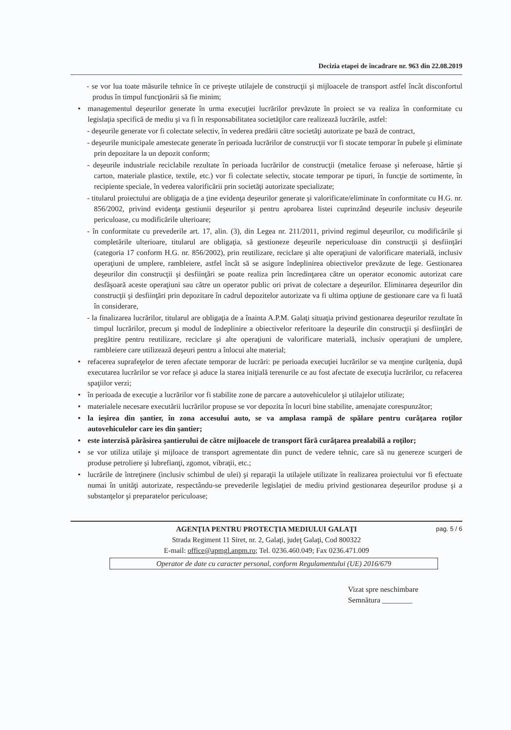Decizia etapei de încadrare nr. 963 din 22.08.2019
- se vor lua toate măsurile tehnice în ce priveşte utilajele de construcţii şi mijloacele de transport astfel încât disconfortul produs în timpul funcţionării să fie minim;
• managementul deşeurilor generate în urma execuţiei lucrărilor prevăzute în proiect se va realiza în conformitate cu legislaţia specifică de mediu şi va fi în responsabilitatea societăţilor care realizează lucrările, astfel:
- deşeurile generate vor fi colectate selectiv, în vederea predării către societăţi autorizate pe bază de contract,
- deşeurile municipale amestecate generate în perioada lucrărilor de construcţii vor fi stocate temporar în pubele şi eliminate prin depozitare la un depozit conform;
- deşeurile industriale reciclabile rezultate în perioada lucrărilor de construcţii (metalice feroase şi neferoase, hârtie şi carton, materiale plastice, textile, etc.) vor fi colectate selectiv, stocate temporar pe tipuri, în funcţie de sortimente, în recipiente speciale, în vederea valorificării prin societăţi autorizate specializate;
- titularul proiectului are obligaţia de a ţine evidenţa deşeurilor generate şi valorificate/eliminate în conformitate cu H.G. nr. 856/2002, privind evidenţa gestiunii deşeurilor şi pentru aprobarea listei cuprinzând deşeurile inclusiv deşeurile periculoase, cu modificările ulterioare;
- în conformitate cu prevederile art. 17, alin. (3), din Legea nr. 211/2011, privind regimul deşeurilor, cu modificările şi completările ulterioare, titularul are obligaţia, să gestioneze deşeurile nepericuloase din construcţii şi desfiinţări (categoria 17 conform H.G. nr. 856/2002), prin reutilizare, reciclare şi alte operaţiuni de valorificare materială, inclusiv operaţiuni de umplere, rambleiere, astfel încât să se asigure îndeplinirea obiectivelor prevăzute de lege. Gestionarea deşeurilor din construcţii şi desfiinţări se poate realiza prin încredinţarea către un operator economic autorizat care desfăşoară aceste operaţiuni sau către un operator public ori privat de colectare a deşeurilor. Eliminarea deşeurilor din construcţii şi desfiinţări prin depozitare în cadrul depozitelor autorizate va fi ultima opţiune de gestionare care va fi luată în considerare,
- la finalizarea lucrărilor, titularul are obligaţia de a înainta A.P.M. Galaţi situaţia privind gestionarea deşeurilor rezultate în timpul lucrărilor, precum şi modul de îndeplinire a obiectivelor referitoare la deşeurile din construcţii şi desfiinţări de pregătire pentru reutilizare, reciclare şi alte operaţiuni de valorificare materială, inclusiv operaţiuni de umplere, rambleiere care utilizează deşeuri pentru a înlocui alte material;
• refacerea suprafeţelor de teren afectate temporar de lucrări: pe perioada execuţiei lucrărilor se va menţine curăţenia, după executarea lucrărilor se vor reface şi aduce la starea iniţială terenurile ce au fost afectate de execuţia lucrărilor, cu refacerea spaţiilor verzi;
• în perioada de execuţie a lucrărilor vor fi stabilite zone de parcare a autovehiculelor şi utilajelor utilizate;
• materialele necesare executării lucrărilor propuse se vor depozita în locuri bine stabilite, amenajate corespunzător;
• la ieşirea din şantier, în zona accesului auto, se va amplasa rampă de spălare pentru curăţarea roţilor autovehiculelor care ies din şantier;
• este interzisă părăsirea şantierului de către mijloacele de transport fără curăţarea prealabilă a roţilor;
• se vor utiliza utilaje şi mijloace de transport agrementate din punct de vedere tehnic, care să nu genereze scurgeri de produse petroliere şi lubrefianţi, zgomot, vibraţii, etc.;
• lucrările de întreţinere (inclusiv schimbul de ulei) şi reparaţii la utilajele utilizate în realizarea proiectului vor fi efectuate numai în unităţi autorizate, respectându-se prevederile legislaţiei de mediu privind gestionarea deşeurilor produse şi a substanţelor şi preparatelor periculoase;
pag. 5 / 6
AGENŢIA PENTRU PROTECŢIA MEDIULUI GALAŢI
Strada Regiment 11 Siret, nr. 2, Galaţi, judeţ Galaţi, Cod 800322
E-mail: office@apmgl.anpm.ro; Tel. 0236.460.049; Fax 0236.471.009
Operator de date cu caracter personal, conform Regulamentului (UE) 2016/679
Vizat spre neschimbare
Semnătura ________